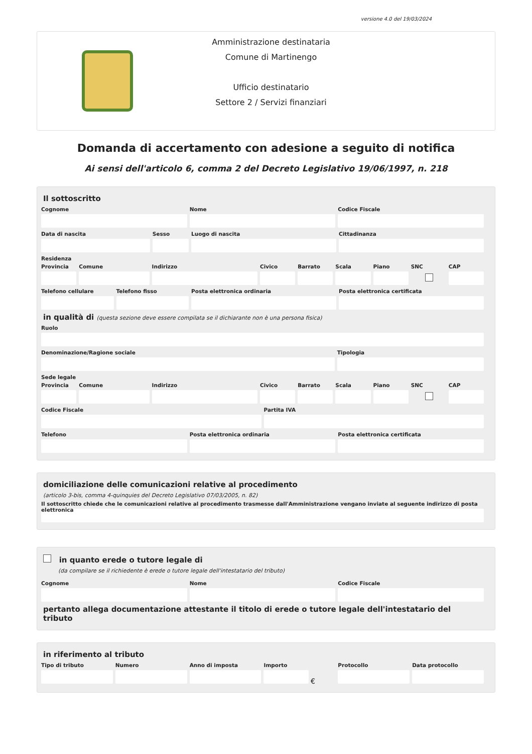versione 4.0 del 19/03/2024
Amministrazione destinataria
Comune di Martinengo
Ufficio destinatario
Settore 2 / Servizi finanziari
Domanda di accertamento con adesione a seguito di notifica
Ai sensi dell'articolo 6, comma 2 del Decreto Legislativo 19/06/1997, n. 218
Il sottoscritto
Cognome Nome Codice Fiscale
Data di nascita Sesso Luogo di nascita Cittadinanza
Residenza
Provincia Comune Indirizzo Civico Barrato Scala Piano SNC CAP
Telefono cellulare Telefono fisso Posta elettronica ordinaria Posta elettronica certificata
in qualità di (questa sezione deve essere compilata se il dichiarante non è una persona fisica)
Ruolo
Denominazione/Ragione sociale Tipologia
Sede legale
Provincia Comune Indirizzo Civico Barrato Scala Piano SNC CAP
Codice Fiscale Partita IVA
Telefono Posta elettronica ordinaria Posta elettronica certificata
domiciliazione delle comunicazioni relative al procedimento
(articolo 3-bis, comma 4-quinquies del Decreto Legislativo 07/03/2005, n. 82)
Il sottoscritto chiede che le comunicazioni relative al procedimento trasmesse dall'Amministrazione vengano inviate al seguente indirizzo di posta elettronica
in quanto erede o tutore legale di
(da compilare se il richiedente è erede o tutore legale dell'intestatario del tributo)
Cognome Nome Codice Fiscale
pertanto allega documentazione attestante il titolo di erede o tutore legale dell'intestatario del tributo
in riferimento al tributo
Tipo di tributo Numero Anno di imposta Importo
€
Protocollo Data protocollo